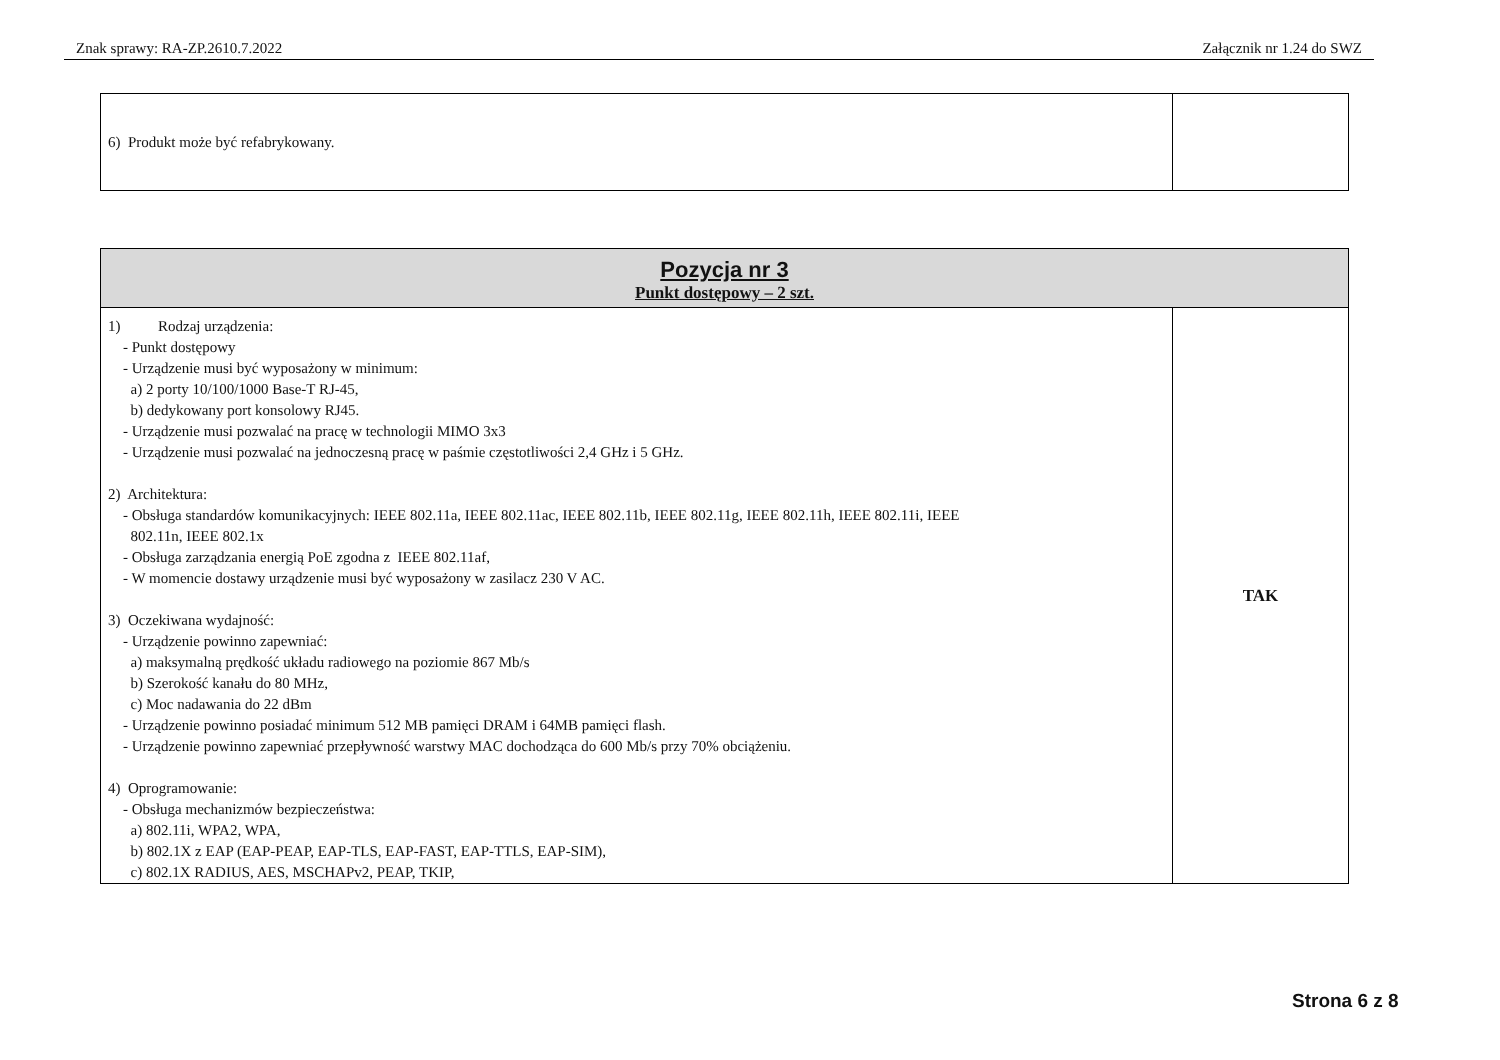Znak sprawy: RA-ZP.2610.7.2022 Załącznik nr 1.24 do SWZ
| 6) Produkt może być refabrykowany. | |
| Pozycja nr 3 Punkt dostępowy – 2 szt. | |
| 1) Rodzaj urządzenia: - Punkt dostępowy - Urządzenie musi być wyposażony w minimum: a) 2 porty 10/100/1000 Base-T RJ-45, b) dedykowany port konsolowy RJ45. - Urządzenie musi pozwalać na pracę w technologii MIMO 3x3 - Urządzenie musi pozwalać na jednoczesną pracę w paśmie częstotliwości 2,4 GHz i 5 GHz. 2) Architektura: - Obsługa standardów komunikacyjnych: IEEE 802.11a, IEEE 802.11ac, IEEE 802.11b, IEEE 802.11g, IEEE 802.11h, IEEE 802.11i, IEEE 802.11n, IEEE 802.1x - Obsługa zarządzania energią PoE zgodna z IEEE 802.11af, - W momencie dostawy urządzenie musi być wyposażony w zasilacz 230 V AC. 3) Oczekiwana wydajność: - Urządzenie powinno zapewniać: a) maksymalną prędkość układu radiowego na poziomie 867 Mb/s b) Szerokość kanału do 80 MHz, c) Moc nadawania do 22 dBm - Urządzenie powinno posiadać minimum 512 MB pamięci DRAM i 64MB pamięci flash. - Urządzenie powinno zapewniać przepływność warstwy MAC dochodząca do 600 Mb/s przy 70% obciążeniu. 4) Oprogramowanie: - Obsługa mechanizmów bezpieczeństwa: a) 802.11i, WPA2, WPA, b) 802.1X z EAP (EAP-PEAP, EAP-TLS, EAP-FAST, EAP-TTLS, EAP-SIM), c) 802.1X RADIUS, AES, MSCHAPv2, PEAP, TKIP, | TAK |
Strona 6 z 8